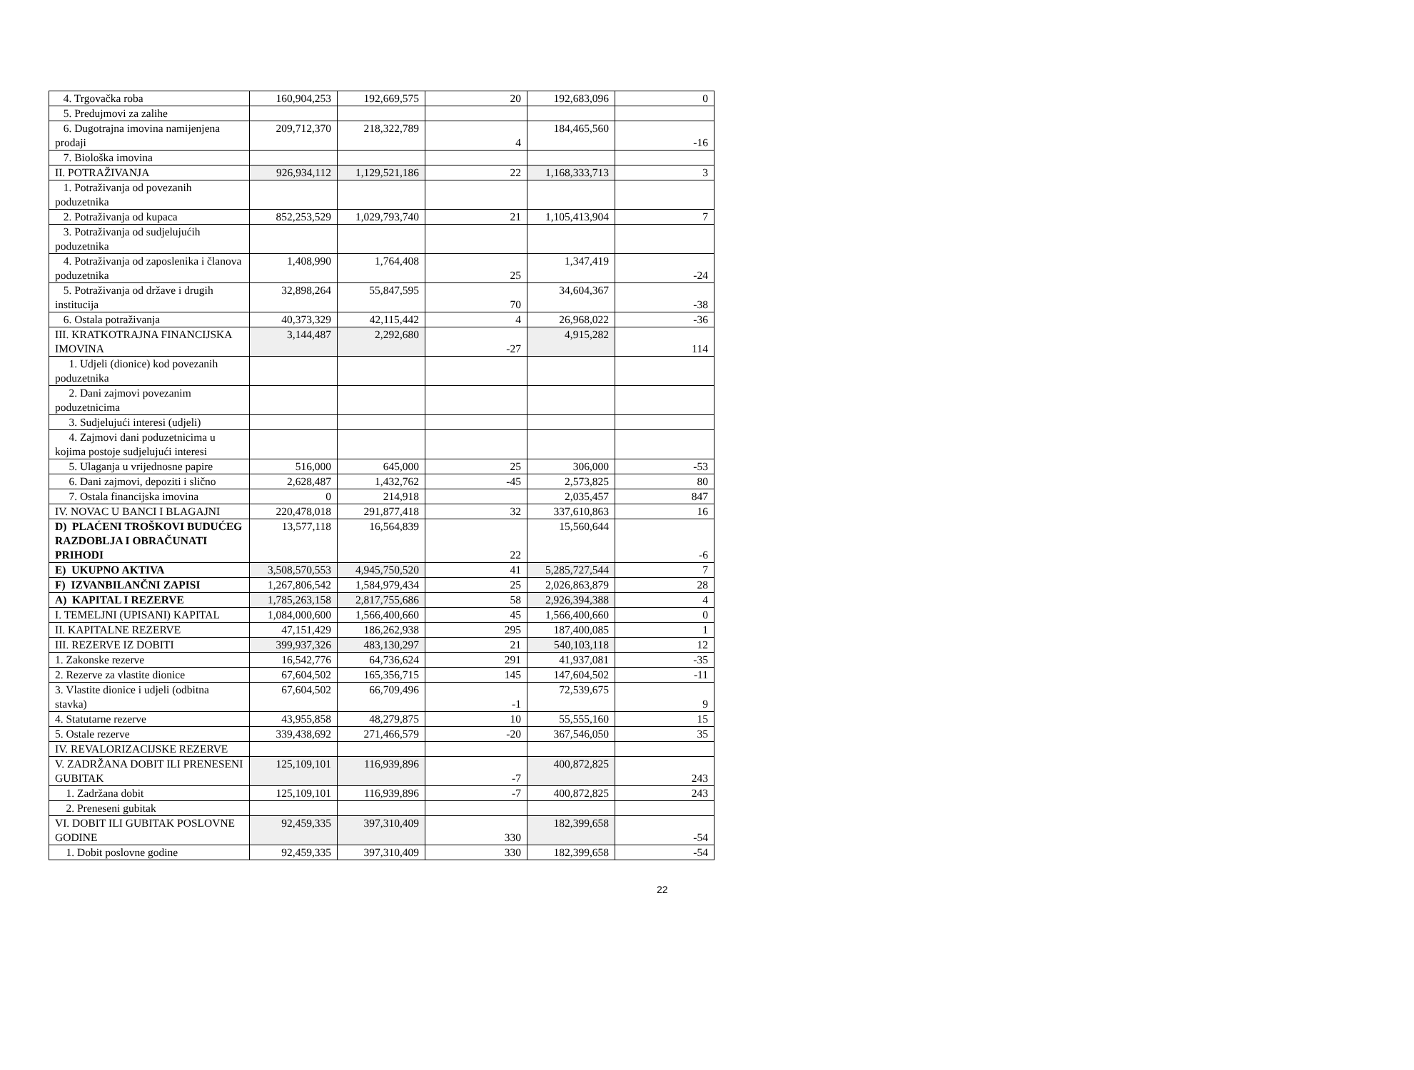| 4. Trgovačka roba | 160,904,253 | 192,669,575 | 20 | 192,683,096 | 0 |
| 5. Predujmovi za zalihe | | | | | |
| 6. Dugotrajna imovina namijenjena prodaji | 209,712,370 | 218,322,789 | 4 | 184,465,560 | -16 |
| 7. Biološka imovina | | | | | |
| II. POTRAŽIVANJA | 926,934,112 | 1,129,521,186 | 22 | 1,168,333,713 | 3 |
| 1. Potraživanja od povezanih poduzetnika | | | | | |
| 2. Potraživanja od kupaca | 852,253,529 | 1,029,793,740 | 21 | 1,105,413,904 | 7 |
| 3. Potraživanja od sudjelujućih poduzetnika | | | | | |
| 4. Potraživanja od zaposlenika i članova poduzetnika | 1,408,990 | 1,764,408 | 25 | 1,347,419 | -24 |
| 5. Potraživanja od države i drugih institucija | 32,898,264 | 55,847,595 | 70 | 34,604,367 | -38 |
| 6. Ostala potraživanja | 40,373,329 | 42,115,442 | 4 | 26,968,022 | -36 |
| III. KRATKOTRAJNA FINANCIJSKA IMOVINA | 3,144,487 | 2,292,680 | -27 | 4,915,282 | 114 |
| 1. Udjeli (dionice) kod povezanih poduzetnika | | | | | |
| 2. Dani zajmovi povezanim poduzetnicima | | | | | |
| 3. Sudjelujući interesi (udjeli) | | | | | |
| 4. Zajmovi dani poduzetnicima u kojima postoje sudjelujući interesi | | | | | |
| 5. Ulaganja u vrijednosne papire | 516,000 | 645,000 | 25 | 306,000 | -53 |
| 6. Dani zajmovi, depoziti i slično | 2,628,487 | 1,432,762 | -45 | 2,573,825 | 80 |
| 7. Ostala financijska imovina | 0 | 214,918 | | 2,035,457 | 847 |
| IV. NOVAC U BANCI I BLAGAJNI | 220,478,018 | 291,877,418 | 32 | 337,610,863 | 16 |
| D) PLAĆENI TROŠKOVI BUDUĆEG RAZDOBLJA I OBRAČUNATI PRIHODI | 13,577,118 | 16,564,839 | 22 | 15,560,644 | -6 |
| E) UKUPNO AKTIVA | 3,508,570,553 | 4,945,750,520 | 41 | 5,285,727,544 | 7 |
| F) IZVANBILANČNI ZAPISI | 1,267,806,542 | 1,584,979,434 | 25 | 2,026,863,879 | 28 |
| A) KAPITAL I REZERVE | 1,785,263,158 | 2,817,755,686 | 58 | 2,926,394,388 | 4 |
| I. TEMELJNI (UPISANI) KAPITAL | 1,084,000,600 | 1,566,400,660 | 45 | 1,566,400,660 | 0 |
| II. KAPITALNE REZERVE | 47,151,429 | 186,262,938 | 295 | 187,400,085 | 1 |
| III. REZERVE IZ DOBITI | 399,937,326 | 483,130,297 | 21 | 540,103,118 | 12 |
| 1. Zakonske rezerve | 16,542,776 | 64,736,624 | 291 | 41,937,081 | -35 |
| 2. Rezerve za vlastite dionice | 67,604,502 | 165,356,715 | 145 | 147,604,502 | -11 |
| 3. Vlastite dionice i udjeli (odbitna stavka) | 67,604,502 | 66,709,496 | -1 | 72,539,675 | 9 |
| 4. Statutarne rezerve | 43,955,858 | 48,279,875 | 10 | 55,555,160 | 15 |
| 5. Ostale rezerve | 339,438,692 | 271,466,579 | -20 | 367,546,050 | 35 |
| IV. REVALORIZACIJSKE REZERVE | | | | | |
| V. ZADRŽANA DOBIT ILI PRENESENI GUBITAK | 125,109,101 | 116,939,896 | -7 | 400,872,825 | 243 |
| 1. Zadržana dobit | 125,109,101 | 116,939,896 | -7 | 400,872,825 | 243 |
| 2. Preneseni gubitak | | | | | |
| VI. DOBIT ILI GUBITAK POSLOVNE GODINE | 92,459,335 | 397,310,409 | 330 | 182,399,658 | -54 |
| 1. Dobit poslovne godine | 92,459,335 | 397,310,409 | 330 | 182,399,658 | -54 |
22